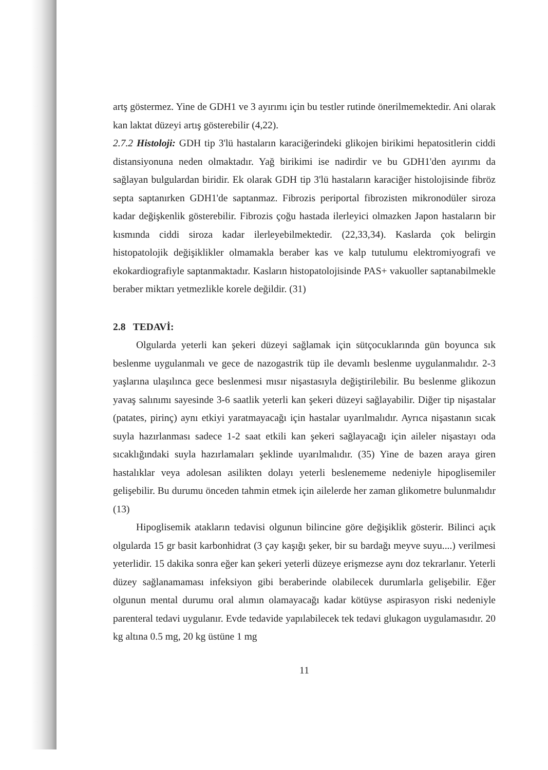artş göstermez. Yine de GDH1 ve 3 ayırımı için bu testler rutinde önerilmemektedir. Ani olarak kan laktat düzeyi artış gösterebilir (4,22).
2.7.2 Histoloji: GDH tip 3'lü hastaların karaciğerindeki glikojen birikimi hepatositlerin ciddi distansiyonuna neden olmaktadır. Yağ birikimi ise nadirdir ve bu GDH1'den ayırımı da sağlayan bulgulardan biridir. Ek olarak GDH tip 3'lü hastaların karaciğer histolojisinde fibröz septa saptanırken GDH1'de saptanmaz. Fibrozis periportal fibrozisten mikronodüler siroza kadar değişkenlik gösterebilir. Fibrozis çoğu hastada ilerleyici olmazken Japon hastaların bir kısmında ciddi siroza kadar ilerleyebilmektedir. (22,33,34). Kaslarda çok belirgin histopatolojik değişiklikler olmamakla beraber kas ve kalp tutulumu elektromiyografi ve ekokardiografiyle saptanmaktadır. Kasların histopatolojisinde PAS+ vakuoller saptanabilmekle beraber miktarı yetmezlikle korele değildir. (31)
2.8 TEDAVİ:
Olgularda yeterli kan şekeri düzeyi sağlamak için sütçocuklarında gün boyunca sık beslenme uygulanmalı ve gece de nazogastrik tüp ile devamlı beslenme uygulanmalıdır. 2-3 yaşlarına ulaşılınca gece beslenmesi mısır nişastasıyla değiştirilebilir. Bu beslenme glikozun yavaş salınımı sayesinde 3-6 saatlik yeterli kan şekeri düzeyi sağlayabilir. Diğer tip nişastalar (patates, pirinç) aynı etkiyi yaratmayacağı için hastalar uyarılmalıdır. Ayrıca nişastanın sıcak suyla hazırlanması sadece 1-2 saat etkili kan şekeri sağlayacağı için aileler nişastayı oda sıcaklığındaki suyla hazırlamaları şeklinde uyarılmalıdır. (35) Yine de bazen araya giren hastalıklar veya adolesan asilikten dolayı yeterli beslenememe nedeniyle hipoglisemiler gelişebilir. Bu durumu önceden tahmin etmek için ailelerde her zaman glikometre bulunmalıdır (13)
Hipoglisemik atakların tedavisi olgunun bilincine göre değişiklik gösterir. Bilinci açık olgularda 15 gr basit karbonhidrat (3 çay kaşığı şeker, bir su bardağı meyve suyu....) verilmesi yeterlidir. 15 dakika sonra eğer kan şekeri yeterli düzeye erişmezse aynı doz tekrarlanır. Yeterli düzey sağlanamaması infeksiyon gibi beraberinde olabilecek durumlarla gelişebilir. Eğer olgunun mental durumu oral alımın olamayacağı kadar kötüyse aspirasyon riski nedeniyle parenteral tedavi uygulanır. Evde tedavide yapılabilecek tek tedavi glukagon uygulamasıdır. 20 kg altına 0.5 mg, 20 kg üstüne 1 mg
11